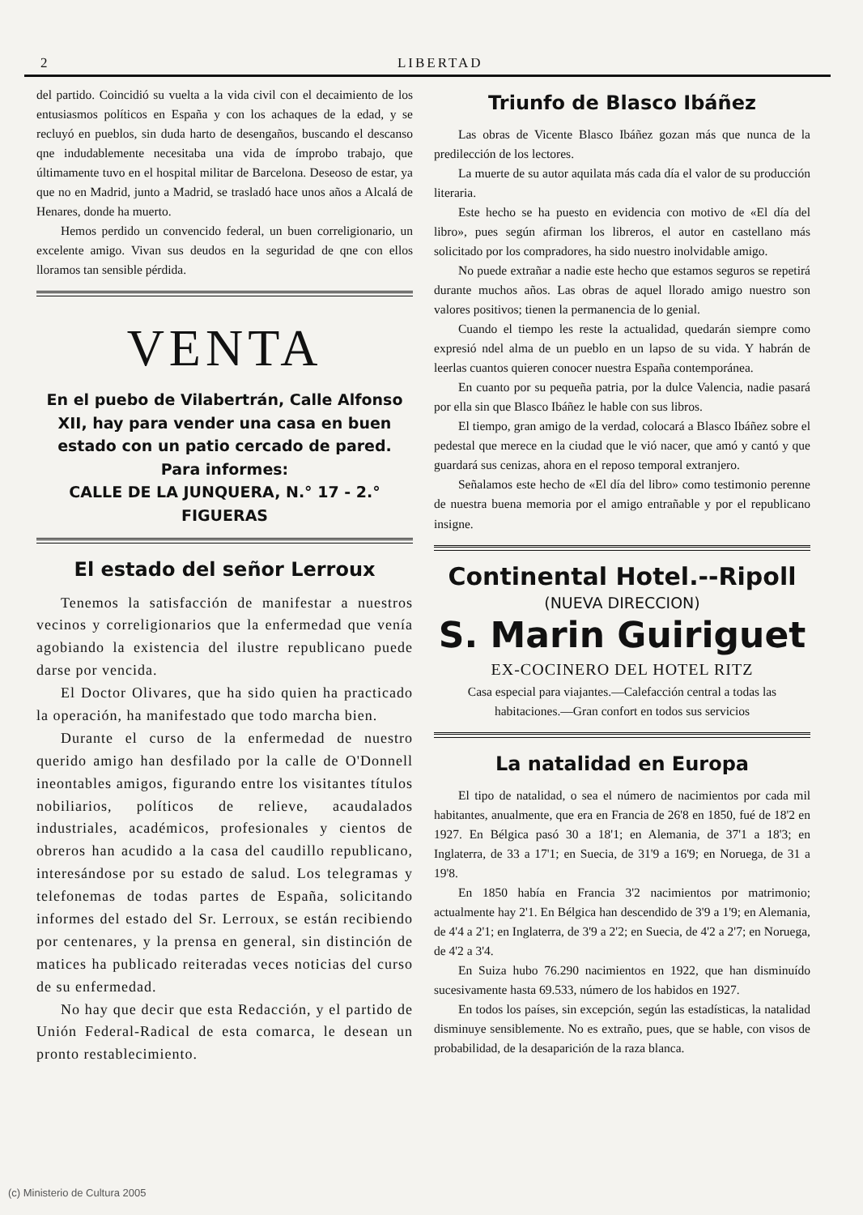2 LIBERTAD
del partido. Coincidió su vuelta a la vida civil con el decaimiento de los entusiasmos políticos en España y con los achaques de la edad, y se recluyó en pueblos, sin duda harto de desengaños, buscando el descanso qne indudablemente necesitaba una vida de ímprobo trabajo, que últimamente tuvo en el hospital militar de Barcelona. Deseoso de estar, ya que no en Madrid, junto a Madrid, se trasladó hace unos años a Alcalá de Henares, donde ha muerto.
Hemos perdido un convencido federal, un buen correligionario, un excelente amigo. Vivan sus deudos en la seguridad de qne con ellos lloramos tan sensible pérdida.
VENTA
En el puebo de Vilabertrán, Calle Alfonso XII, hay para vender una casa en buen estado con un patio cercado de pared.
Para informes:
CALLE DE LA JUNQUERA, N.° 17 - 2.°
FIGUERAS
El estado del señor Lerroux
Tenemos la satisfacción de manifestar a nuestros vecinos y correligionarios que la enfermedad que venía agobiando la existencia del ilustre republicano puede darse por vencida.
El Doctor Olivares, que ha sido quien ha practicado la operación, ha manifestado que todo marcha bien.
Durante el curso de la enfermedad de nuestro querido amigo han desfilado por la calle de O'Donnell ineontables amigos, figurando entre los visitantes títulos nobiliarios, políticos de relieve, acaudalados industriales, académicos, profesionales y cientos de obreros han acudido a la casa del caudillo republicano, interesándose por su estado de salud. Los telegramas y telefonemas de todas partes de España, solicitando informes del estado del Sr. Lerroux, se están recibiendo por centenares, y la prensa en general, sin distinción de matices ha publicado reiteradas veces noticias del curso de su enfermedad.
No hay que decir que esta Redacción, y el partido de Unión Federal-Radical de esta comarca, le desean un pronto restablecimiento.
Triunfo de Blasco Ibáñez
Las obras de Vicente Blasco Ibáñez gozan más que nunca de la predilección de los lectores.
La muerte de su autor aquilata más cada día el valor de su producción literaria.
Este hecho se ha puesto en evidencia con motivo de «El día del libro», pues según afirman los libreros, el autor en castellano más solicitado por los compradores, ha sido nuestro inolvidable amigo.
No puede extrañar a nadie este hecho que estamos seguros se repetirá durante muchos años. Las obras de aquel llorado amigo nuestro son valores positivos; tienen la permanencia de lo genial.
Cuando el tiempo les reste la actualidad, quedarán siempre como expresió ndel alma de un pueblo en un lapso de su vida. Y habrán de leerlas cuantos quieren conocer nuestra España contemporánea.
En cuanto por su pequeña patria, por la dulce Valencia, nadie pasará por ella sin que Blasco Ibáñez le hable con sus libros.
El tiempo, gran amigo de la verdad, colocará a Blasco Ibáñez sobre el pedestal que merece en la ciudad que le vió nacer, que amó y cantó y que guardará sus cenizas, ahora en el reposo temporal extranjero.
Señalamos este hecho de «El día del libro» como testimonio perenne de nuestra buena memoria por el amigo entrañable y por el republicano insigne.
Continental Hotel.--Ripoll
(NUEVA DIRECCION)
S. Marin Guiriguet
EX-COCINERO DEL HOTEL RITZ
Casa especial para viajantes.—Calefacción central a todas las habitaciones.—Gran confort en todos sus servicios
La natalidad en Europa
El tipo de natalidad, o sea el número de nacimientos por cada mil habitantes, anualmente, que era en Francia de 26'8 en 1850, fué de 18'2 en 1927. En Bélgica pasó 30 a 18'1; en Alemania, de 37'1 a 18'3; en Inglaterra, de 33 a 17'1; en Suecia, de 31'9 a 16'9; en Noruega, de 31 a 19'8.
En 1850 había en Francia 3'2 nacimientos por matrimonio; actualmente hay 2'1. En Bélgica han descendido de 3'9 a 1'9; en Alemania, de 4'4 a 2'1; en Inglaterra, de 3'9 a 2'2; en Suecia, de 4'2 a 2'7; en Noruega, de 4'2 a 3'4.
En Suiza hubo 76.290 nacimientos en 1922, que han disminuído sucesivamente hasta 69.533, número de los habidos en 1927.
En todos los países, sin excepción, según las estadísticas, la natalidad disminuye sensiblemente. No es extraño, pues, que se hable, con visos de probabilidad, de la desaparición de la raza blanca.
(c) Ministerio de Cultura 2005